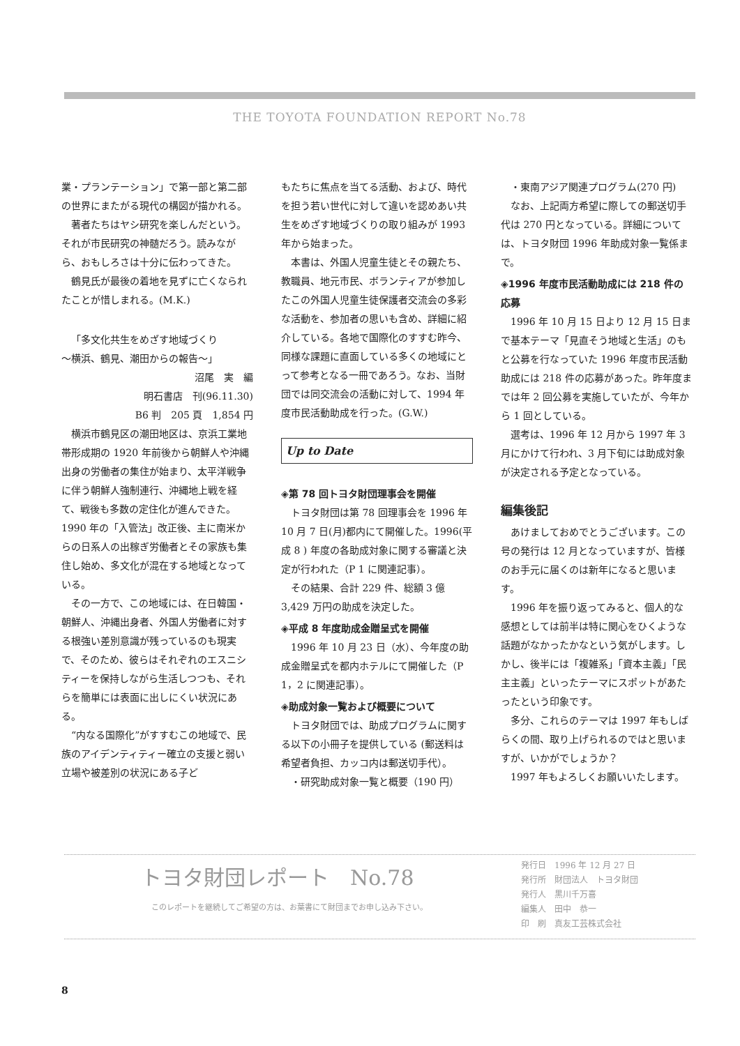THE TOYOTA FOUNDATION REPORT No.78
業・プランテーション」で第一部と第二部の世界にまたがる現代の構図が描かれる。
著者たちはヤシ研究を楽しんだという。それが市民研究の神髄だろう。読みながら、おもしろさは十分に伝わってきた。
鶴見氏が最後の着地を見ずに亡くなられたことが惜しまれる。(M.K.)
「多文化共生をめざす地域づくり
～横浜、鶴見、潮田からの報告～」
沼尾　実　編
明石書店　刊(96.11.30)
B6 判　205 頁　1,854 円
横浜市鶴見区の潮田地区は、京浜工業地帯形成期の 1920 年前後から朝鮮人や沖縄出身の労働者の集住が始まり、太平洋戦争に伴う朝鮮人強制連行、沖縄地上戦を経て、戦後も多数の定住化が進んできた。1990 年の「入管法」改正後、主に南米からの日系人の出稼ぎ労働者とその家族も集住し始め、多文化が混在する地域となっている。
その一方で、この地域には、在日韓国・朝鮮人、沖縄出身者、外国人労働者に対する根強い差別意識が残っているのも現実で、そのため、彼らはそれぞれのエスニシティーを保持しながら生活しつつも、それらを簡単には表面に出しにくい状況にある。
“内なる国際化”がすすむこの地域で、民族のアイデンティティー確立の支援と弱い立場や被差別の状況にある子ど
もたちに焦点を当てる活動、および、時代を担う若い世代に対して違いを認めあい共生をめざす地域づくりの取り組みが 1993 年から始まった。
本書は、外国人児童生徒とその親たち、教職員、地元市民、ボランティアが参加したこの外国人児童生徒保護者交流会の多彩な活動を、参加者の思いも含め、詳細に紹介している。各地で国際化のすすむ昨今、同様な課題に直面している多くの地域にとって参考となる一冊であろう。なお、当財団では同交流会の活動に対して、1994 年度市民活動助成を行った。(G.W.)
Up to Date
◈第 78 回トヨタ財団理事会を開催
トヨタ財団は第 78 回理事会を 1996 年 10 月 7 日(月)都内にて開催した。1996(平成 8 ) 年度の各助成対象に関する審議と決定が行われた（P 1 に関連記事）。
その結果、合計 229 件、総額 3 億 3,429 万円の助成を決定した。
◈平成 8 年度助成金贈呈式を開催
1996 年 10 月 23 日（水）、今年度の助成金贈呈式を都内ホテルにて開催した（P 1，2 に関連記事）。
◈助成対象一覧および概要について
トヨタ財団では、助成プログラムに関する以下の小冊子を提供している (郵送料は希望者負担、カッコ内は郵送切手代）。
・研究助成対象一覧と概要（190 円）
・東南アジア関連プログラム(270 円)
なお、上記両方希望に際しての郵送切手代は 270 円となっている。詳細については、トヨタ財団 1996 年助成対象一覧係まで。
◈1996 年度市民活動助成には 218 件の応募
1996 年 10 月 15 日より 12 月 15 日まで基本テーマ「見直そう地域と生活」のもと公募を行なっていた 1996 年度市民活動助成には 218 件の応募があった。昨年度までは年 2 回公募を実施していたが、今年から 1 回としている。
選考は、1996 年 12 月から 1997 年 3 月にかけて行われ、3 月下旬には助成対象が決定される予定となっている。
編集後記
あけましておめでとうございます。この号の発行は 12 月となっていますが、皆様のお手元に届くのは新年になると思います。
1996 年を振り返ってみると、個人的な感想としては前半は特に関心をひくような話題がなかったかなという気がします。しかし、後半には「複雑系」「資本主義」「民主主義」といったテーマにスポットがあたったという印象です。
多分、これらのテーマは 1997 年もしばらくの間、取り上げられるのではと思いますが、いかがでしょうか？
1997 年もよろしくお願いいたします。
トヨタ財団レポート　No.78
このレポートを継続してご希望の方は、お葉書にて財団までお申し込み下さい。
発行日　1996 年 12 月 27 日
発行所　財団法人　トヨタ財団
発行人　黒川千万喜
編集人　田中　恭一
印　刷　真友工芸株式会社
8